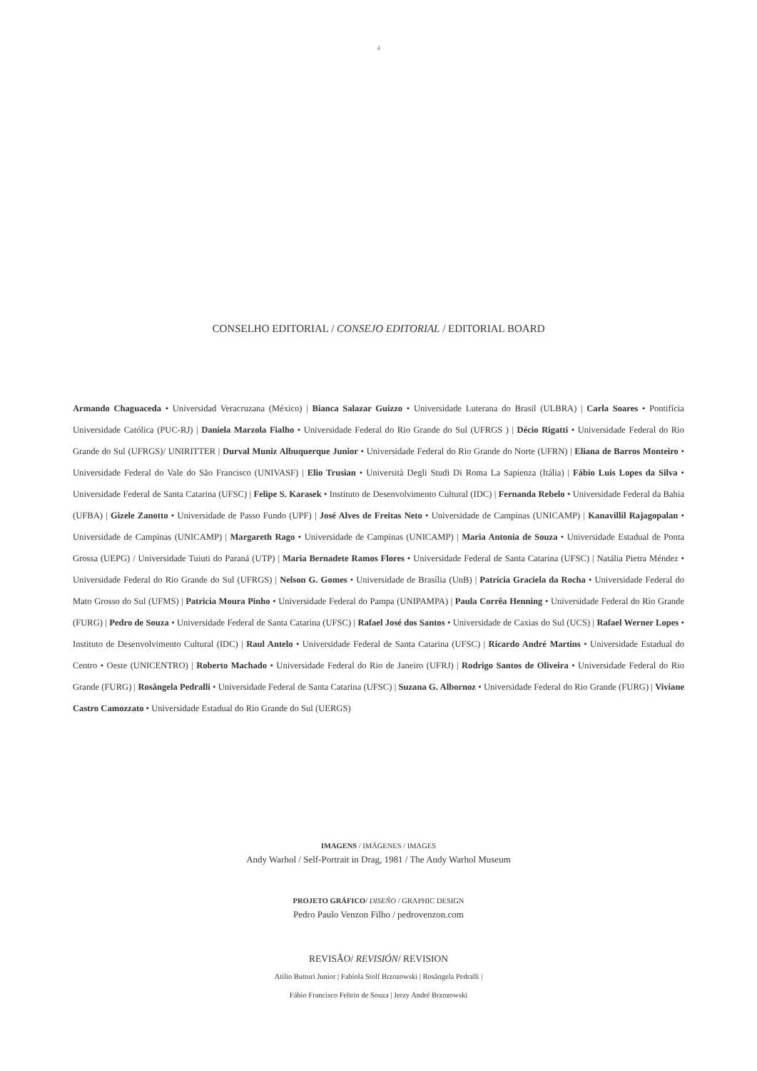4
CONSELHO EDITORIAL / CONSEJO EDITORIAL / EDITORIAL BOARD
Armando Chaguaceda • Universidad Veracruzana (México) | Bianca Salazar Guizzo • Universidade Luterana do Brasil (ULBRA) | Carla Soares • Pontifícia Universidade Católica (PUC-RJ) | Daniela Marzola Fialho • Universidade Federal do Rio Grande do Sul (UFRGS ) | Décio Rigatti • Universidade Federal do Rio Grande do Sul (UFRGS)/ UNIRITTER | Durval Muniz Albuquerque Junior • Universidade Federal do Rio Grande do Norte (UFRN) | Eliana de Barros Monteiro • Universidade Federal do Vale do São Francisco (UNIVASF) | Elio Trusian • Università Degli Studi Di Roma La Sapienza (Itália) | Fábio Luis Lopes da Silva • Universidade Federal de Santa Catarina (UFSC) | Felipe S. Karasek • Instituto de Desenvolvimento Cultural (IDC) | Fernanda Rebelo • Universidade Federal da Bahia (UFBA) | Gizele Zanotto • Universidade de Passo Fundo (UPF) | José Alves de Freitas Neto • Universidade de Campinas (UNICAMP) | Kanavillil Rajagopalan • Universidade de Campinas (UNICAMP) | Margareth Rago • Universidade de Campinas (UNICAMP) | Maria Antonia de Souza • Universidade Estadual de Ponta Grossa (UEPG) / Universidade Tuiuti do Paraná (UTP) | Maria Bernadete Ramos Flores • Universidade Federal de Santa Catarina (UFSC) | Natália Pietra Méndez • Universidade Federal do Rio Grande do Sul (UFRGS) | Nelson G. Gomes • Universidade de Brasília (UnB) | Patrícia Graciela da Rocha • Universidade Federal do Mato Grosso do Sul (UFMS) | Patricia Moura Pinho • Universidade Federal do Pampa (UNIPAMPA) | Paula Corrêa Henning • Universidade Federal do Rio Grande (FURG) | Pedro de Souza • Universidade Federal de Santa Catarina (UFSC) | Rafael José dos Santos • Universidade de Caxias do Sul (UCS) | Rafael Werner Lopes • Instituto de Desenvolvimento Cultural (IDC) | Raul Antelo • Universidade Federal de Santa Catarina (UFSC) | Ricardo André Martins • Universidade Estadual do Centro • Oeste (UNICENTRO) | Roberto Machado • Universidade Federal do Rio de Janeiro (UFRJ) | Rodrigo Santos de Oliveira • Universidade Federal do Rio Grande (FURG) | Rosângela Pedralli • Universidade Federal de Santa Catarina (UFSC) | Suzana G. Albornoz • Universidade Federal do Rio Grande (FURG) | Viviane Castro Camozzato • Universidade Estadual do Rio Grande do Sul (UERGS)
IMAGENS / IMÁGENES / IMAGES
Andy Warhol / Self-Portrait in Drag, 1981 / The Andy Warhol Museum
PROJETO GRÁFICO/ DISEÑO / GRAPHIC DESIGN
Pedro Paulo Venzon Filho / pedrovenzon.com
REVISÃO/ REVISIÓN/ REVISION
Atilio Butturi Junior | Fabíola Stolf Brzozowski | Rosângela Pedralli |
Fábio Francisco Feltrin de Souza | Jerzy André Brzozowski